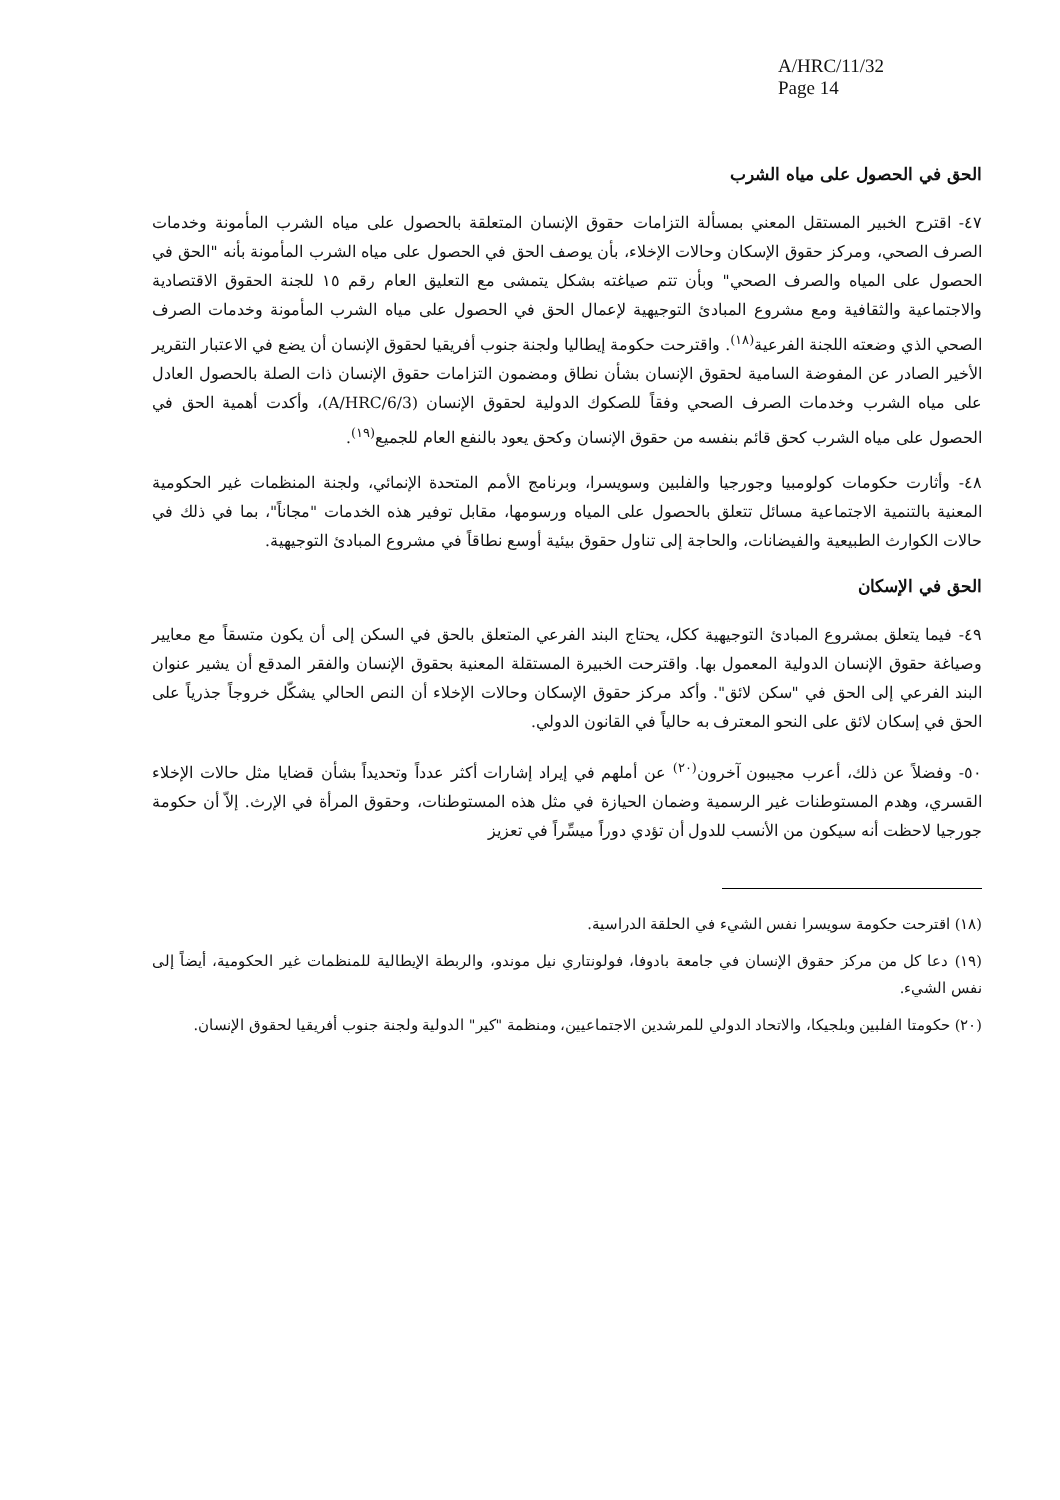A/HRC/11/32
Page 14
الحق في الحصول على مياه الشرب
٤٧- اقترح الخبير المستقل المعني بمسألة التزامات حقوق الإنسان المتعلقة بالحصول على مياه الشرب المأمونة وخدمات الصرف الصحي، ومركز حقوق الإسكان وحالات الإخلاء، بأن يوصف الحق في الحصول على مياه الشرب المأمونة بأنه "الحق في الحصول على المياه والصرف الصحي" وبأن تتم صياغته بشكل يتمشى مع التعليق العام رقم ١٥ للجنة الحقوق الاقتصادية والاجتماعية والثقافية ومع مشروع المبادئ التوجيهية لإعمال الحق في الحصول على مياه الشرب المأمونة وخدمات الصرف الصحي الذي وضعته اللجنة الفرعية<sup>(١٨)</sup>. واقترحت حكومة إيطاليا ولجنة جنوب أفريقيا لحقوق الإنسان أن يضع في الاعتبار التقرير الأخير الصادر عن المفوضة السامية لحقوق الإنسان بشأن نطاق ومضمون التزامات حقوق الإنسان ذات الصلة بالحصول العادل على مياه الشرب وخدمات الصرف الصحي وفقاً للصكوك الدولية لحقوق الإنسان (A/HRC/6/3)، وأكدت أهمية الحق في الحصول على مياه الشرب كحق قائم بنفسه من حقوق الإنسان وكحق يعود بالنفع العام للجميع<sup>(١٩)</sup>.
٤٨- وأثارت حكومات كولومبيا وجورجيا والفلبين وسويسرا، وبرنامج الأمم المتحدة الإنمائي، ولجنة المنظمات غير الحكومية المعنية بالتنمية الاجتماعية مسائل تتعلق بالحصول على المياه ورسومها، مقابل توفير هذه الخدمات "مجاناً"، بما في ذلك في حالات الكوارث الطبيعية والفيضانات، والحاجة إلى تناول حقوق بيئية أوسع نطاقاً في مشروع المبادئ التوجيهية.
الحق في الإسكان
٤٩- فيما يتعلق بمشروع المبادئ التوجيهية ككل، يحتاج البند الفرعي المتعلق بالحق في السكن إلى أن يكون متسقاً مع معايير وصياغة حقوق الإنسان الدولية المعمول بها. واقترحت الخبيرة المستقلة المعنية بحقوق الإنسان والفقر المدقع أن يشير عنوان البند الفرعي إلى الحق في "سكن لائق". وأكد مركز حقوق الإسكان وحالات الإخلاء أن النص الحالي يشكّل خروجاً جذرياً على الحق في إسكان لائق على النحو المعترف به حالياً في القانون الدولي.
٥٠- وفضلاً عن ذلك، أعرب مجيبون آخرون<sup>(٢٠)</sup> عن أملهم في إيراد إشارات أكثر عدداً وتحديداً بشأن قضايا مثل حالات الإخلاء القسري، وهدم المستوطنات غير الرسمية وضمان الحيازة في مثل هذه المستوطنات، وحقوق المرأة في الإرث. إلاّ أن حكومة جورجيا لاحظت أنه سيكون من الأنسب للدول أن تؤدي دوراً ميسِّراً في تعزيز
(١٨) اقترحت حكومة سويسرا نفس الشيء في الحلقة الدراسية.
(١٩) دعا كل من مركز حقوق الإنسان في جامعة بادوفا، فولونتاري نيل موندو، والربطة الإيطالية للمنظمات غير الحكومية، أيضاً إلى نفس الشيء.
(٢٠) حكومتا الفلبين وبلجيكا، والاتحاد الدولي للمرشدين الاجتماعيين، ومنظمة "كير" الدولية ولجنة جنوب أفريقيا لحقوق الإنسان.